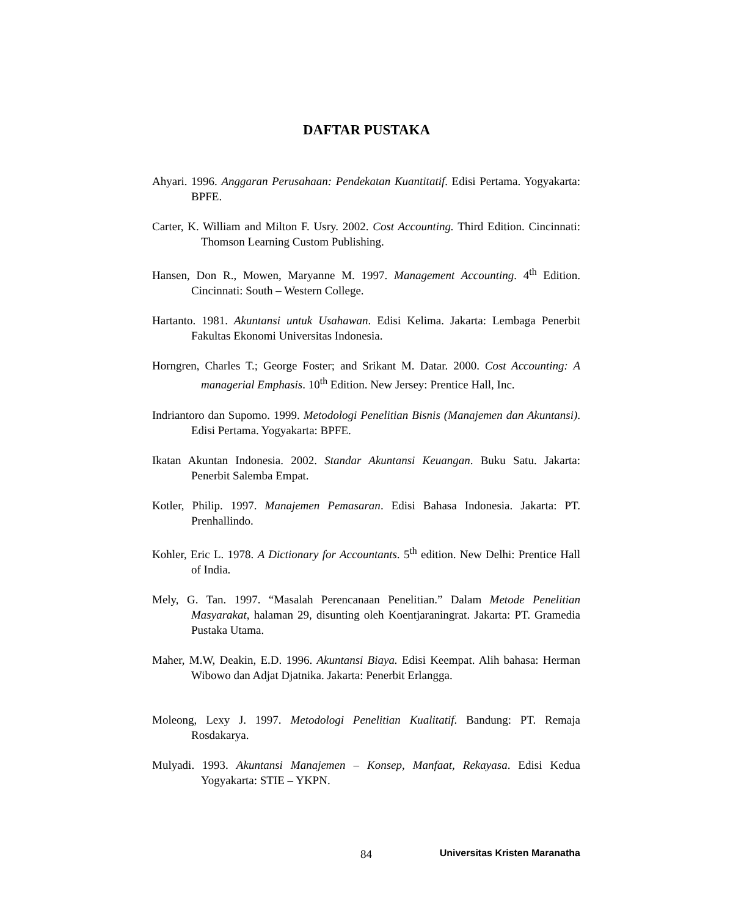DAFTAR PUSTAKA
Ahyari. 1996. Anggaran Perusahaan: Pendekatan Kuantitatif. Edisi Pertama. Yogyakarta: BPFE.
Carter, K. William and Milton F. Usry. 2002. Cost Accounting. Third Edition. Cincinnati: Thomson Learning Custom Publishing.
Hansen, Don R., Mowen, Maryanne M. 1997. Management Accounting. 4<sup>th</sup> Edition. Cincinnati: South – Western College.
Hartanto. 1981. Akuntansi untuk Usahawan. Edisi Kelima. Jakarta: Lembaga Penerbit Fakultas Ekonomi Universitas Indonesia.
Horngren, Charles T.; George Foster; and Srikant M. Datar. 2000. Cost Accounting: A managerial Emphasis. 10<sup>th</sup> Edition. New Jersey: Prentice Hall, Inc.
Indriantoro dan Supomo. 1999. Metodologi Penelitian Bisnis (Manajemen dan Akuntansi). Edisi Pertama. Yogyakarta: BPFE.
Ikatan Akuntan Indonesia. 2002. Standar Akuntansi Keuangan. Buku Satu. Jakarta: Penerbit Salemba Empat.
Kotler, Philip. 1997. Manajemen Pemasaran. Edisi Bahasa Indonesia. Jakarta: PT. Prenhallindo.
Kohler, Eric L. 1978. A Dictionary for Accountants. 5<sup>th</sup> edition. New Delhi: Prentice Hall of India.
Mely, G. Tan. 1997. “Masalah Perencanaan Penelitian.” Dalam Metode Penelitian Masyarakat, halaman 29, disunting oleh Koentjaraningrat. Jakarta: PT. Gramedia Pustaka Utama.
Maher, M.W, Deakin, E.D. 1996. Akuntansi Biaya. Edisi Keempat. Alih bahasa: Herman Wibowo dan Adjat Djatnika. Jakarta: Penerbit Erlangga.
Moleong, Lexy J. 1997. Metodologi Penelitian Kualitatif. Bandung: PT. Remaja Rosdakarya.
Mulyadi. 1993. Akuntansi Manajemen – Konsep, Manfaat, Rekayasa. Edisi Kedua Yogyakarta: STIE – YKPN.
84 Universitas Kristen Maranatha